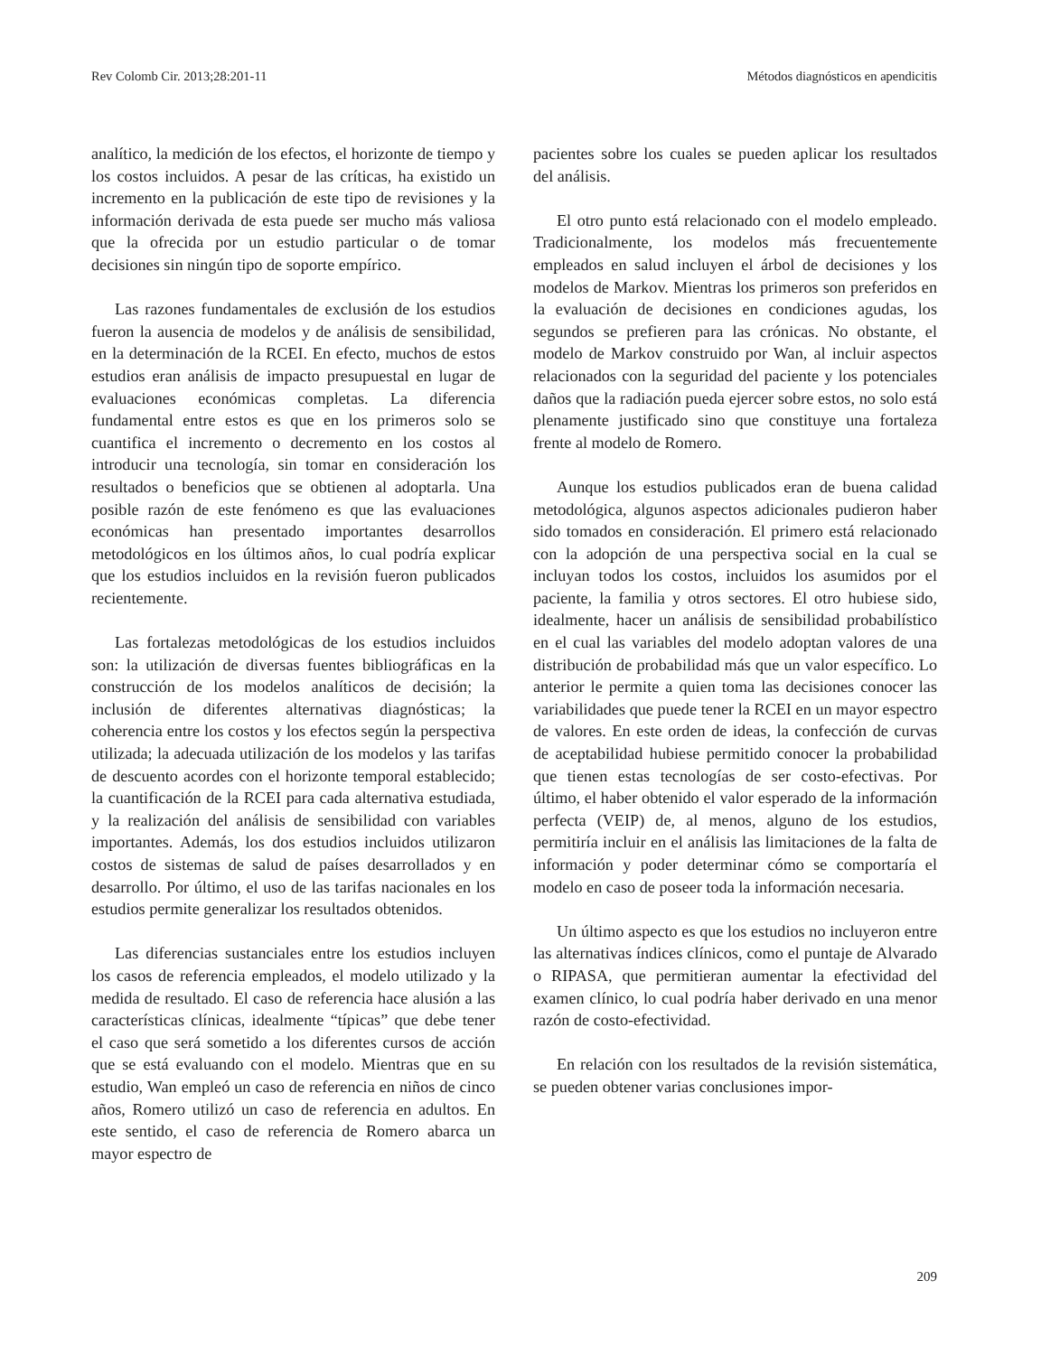Rev Colomb Cir. 2013;28:201-11 Métodos diagnósticos en apendicitis
analítico, la medición de los efectos, el horizonte de tiempo y los costos incluidos. A pesar de las críticas, ha existido un incremento en la publicación de este tipo de revisiones y la información derivada de esta puede ser mucho más valiosa que la ofrecida por un estudio particular o de tomar decisiones sin ningún tipo de soporte empírico.
Las razones fundamentales de exclusión de los estudios fueron la ausencia de modelos y de análisis de sensibilidad, en la determinación de la RCEI. En efecto, muchos de estos estudios eran análisis de impacto presupuestal en lugar de evaluaciones económicas completas. La diferencia fundamental entre estos es que en los primeros solo se cuantifica el incremento o decremento en los costos al introducir una tecnología, sin tomar en consideración los resultados o beneficios que se obtienen al adoptarla. Una posible razón de este fenómeno es que las evaluaciones económicas han presentado importantes desarrollos metodológicos en los últimos años, lo cual podría explicar que los estudios incluidos en la revisión fueron publicados recientemente.
Las fortalezas metodológicas de los estudios incluidos son: la utilización de diversas fuentes bibliográficas en la construcción de los modelos analíticos de decisión; la inclusión de diferentes alternativas diagnósticas; la coherencia entre los costos y los efectos según la perspectiva utilizada; la adecuada utilización de los modelos y las tarifas de descuento acordes con el horizonte temporal establecido; la cuantificación de la RCEI para cada alternativa estudiada, y la realización del análisis de sensibilidad con variables importantes. Además, los dos estudios incluidos utilizaron costos de sistemas de salud de países desarrollados y en desarrollo. Por último, el uso de las tarifas nacionales en los estudios permite generalizar los resultados obtenidos.
Las diferencias sustanciales entre los estudios incluyen los casos de referencia empleados, el modelo utilizado y la medida de resultado. El caso de referencia hace alusión a las características clínicas, idealmente “típicas” que debe tener el caso que será sometido a los diferentes cursos de acción que se está evaluando con el modelo. Mientras que en su estudio, Wan empleó un caso de referencia en niños de cinco años, Romero utilizó un caso de referencia en adultos. En este sentido, el caso de referencia de Romero abarca un mayor espectro de
pacientes sobre los cuales se pueden aplicar los resultados del análisis.
El otro punto está relacionado con el modelo empleado. Tradicionalmente, los modelos más frecuentemente empleados en salud incluyen el árbol de decisiones y los modelos de Markov. Mientras los primeros son preferidos en la evaluación de decisiones en condiciones agudas, los segundos se prefieren para las crónicas. No obstante, el modelo de Markov construido por Wan, al incluir aspectos relacionados con la seguridad del paciente y los potenciales daños que la radiación pueda ejercer sobre estos, no solo está plenamente justificado sino que constituye una fortaleza frente al modelo de Romero.
Aunque los estudios publicados eran de buena calidad metodológica, algunos aspectos adicionales pudieron haber sido tomados en consideración. El primero está relacionado con la adopción de una perspectiva social en la cual se incluyan todos los costos, incluidos los asumidos por el paciente, la familia y otros sectores. El otro hubiese sido, idealmente, hacer un análisis de sensibilidad probabilístico en el cual las variables del modelo adoptan valores de una distribución de probabilidad más que un valor específico. Lo anterior le permite a quien toma las decisiones conocer las variabilidades que puede tener la RCEI en un mayor espectro de valores. En este orden de ideas, la confección de curvas de aceptabilidad hubiese permitido conocer la probabilidad que tienen estas tecnologías de ser costo-efectivas. Por último, el haber obtenido el valor esperado de la información perfecta (VEIP) de, al menos, alguno de los estudios, permitiría incluir en el análisis las limitaciones de la falta de información y poder determinar cómo se comportaría el modelo en caso de poseer toda la información necesaria.
Un último aspecto es que los estudios no incluyeron entre las alternativas índices clínicos, como el puntaje de Alvarado o RIPASA, que permitieran aumentar la efectividad del examen clínico, lo cual podría haber derivado en una menor razón de costo-efectividad.
En relación con los resultados de la revisión sistemática, se pueden obtener varias conclusiones impor-
209